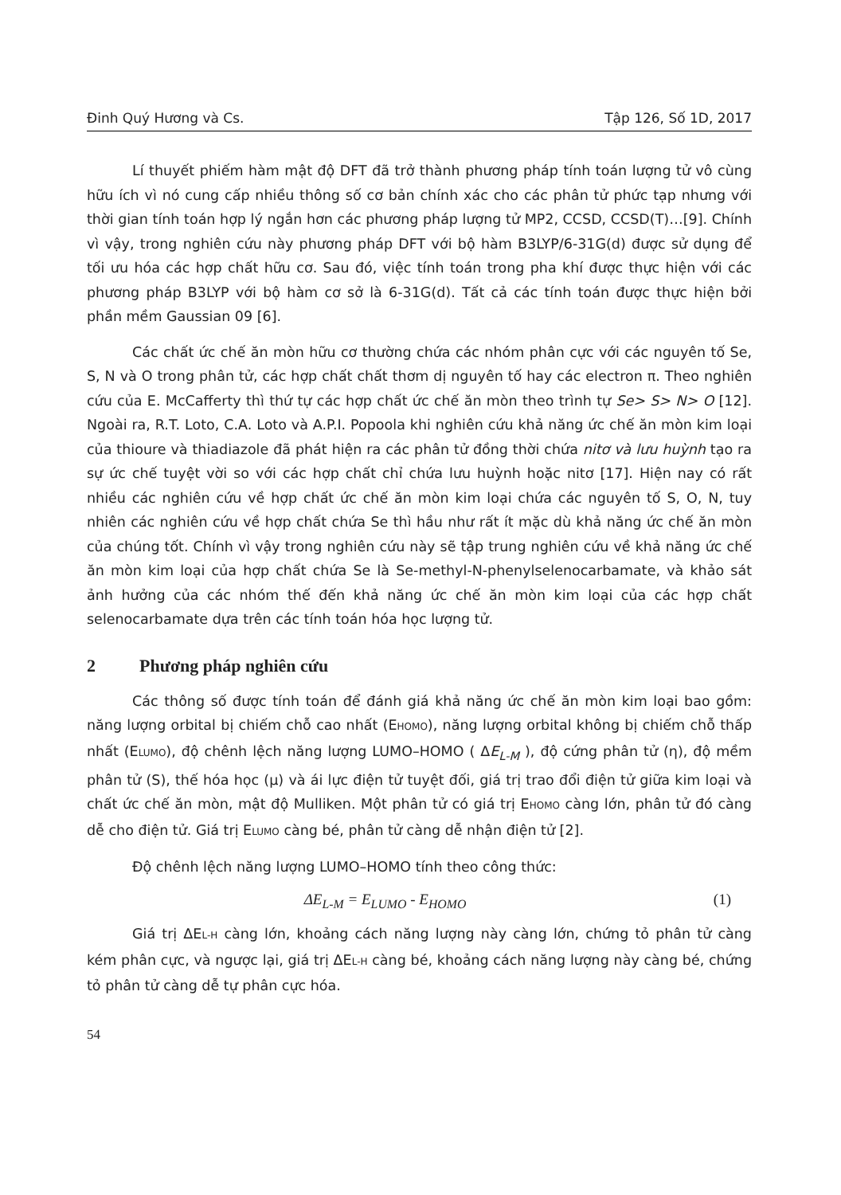Đinh Quý Hương và Cs. Tập 126, Số 1D, 2017
Lí thuyết phiếm hàm mật độ DFT đã trở thành phương pháp tính toán lượng tử vô cùng hữu ích vì nó cung cấp nhiều thông số cơ bản chính xác cho các phân tử phức tạp nhưng với thời gian tính toán hợp lý ngắn hơn các phương pháp lượng tử MP2, CCSD, CCSD(T)…[9]. Chính vì vậy, trong nghiên cứu này phương pháp DFT với bộ hàm B3LYP/6-31G(d) được sử dụng để tối ưu hóa các hợp chất hữu cơ. Sau đó, việc tính toán trong pha khí được thực hiện với các phương pháp B3LYP với bộ hàm cơ sở là 6-31G(d). Tất cả các tính toán được thực hiện bởi phần mềm Gaussian 09 [6].
Các chất ức chế ăn mòn hữu cơ thường chứa các nhóm phân cực với các nguyên tố Se, S, N và O trong phân tử, các hợp chất chất thơm dị nguyên tố hay các electron π. Theo nghiên cứu của E. McCafferty thì thứ tự các hợp chất ức chế ăn mòn theo trình tự Se> S> N> O [12]. Ngoài ra, R.T. Loto, C.A. Loto và A.P.I. Popoola khi nghiên cứu khả năng ức chế ăn mòn kim loại của thioure và thiadiazole đã phát hiện ra các phân tử đồng thời chứa nitơ và lưu huỳnh tạo ra sự ức chế tuyệt vời so với các hợp chất chỉ chứa lưu huỳnh hoặc nitơ [17]. Hiện nay có rất nhiều các nghiên cứu về hợp chất ức chế ăn mòn kim loại chứa các nguyên tố S, O, N, tuy nhiên các nghiên cứu về hợp chất chứa Se thì hầu như rất ít mặc dù khả năng ức chế ăn mòn của chúng tốt. Chính vì vậy trong nghiên cứu này sẽ tập trung nghiên cứu về khả năng ức chế ăn mòn kim loại của hợp chất chứa Se là Se-methyl-N-phenylselenocarbamate, và khảo sát ảnh hưởng của các nhóm thế đến khả năng ức chế ăn mòn kim loại của các hợp chất selenocarbamate dựa trên các tính toán hóa học lượng tử.
2 Phương pháp nghiên cứu
Các thông số được tính toán để đánh giá khả năng ức chế ăn mòn kim loại bao gồm: năng lượng orbital bị chiếm chỗ cao nhất (EHOMO), năng lượng orbital không bị chiếm chỗ thấp nhất (ELUMO), độ chênh lệch năng lượng LUMO–HOMO ( ΔE<sub>L-M</sub> ), độ cứng phân tử (η), độ mềm phân tử (S), thế hóa học (μ) và ái lực điện tử tuyệt đối, giá trị trao đổi điện tử giữa kim loại và chất ức chế ăn mòn, mật độ Mulliken. Một phân tử có giá trị EHOMO càng lớn, phân tử đó càng dễ cho điện tử. Giá trị ELUMO càng bé, phân tử càng dễ nhận điện tử [2].
Độ chênh lệch năng lượng LUMO–HOMO tính theo công thức:
ΔE<sub>L-M</sub> = E<sub>LUMO</sub> - E<sub>HOMO</sub> (1)
Giá trị ΔEL-H càng lớn, khoảng cách năng lượng này càng lớn, chứng tỏ phân tử càng kém phân cực, và ngược lại, giá trị ΔEL-H càng bé, khoảng cách năng lượng này càng bé, chứng tỏ phân tử càng dễ tự phân cực hóa.
54